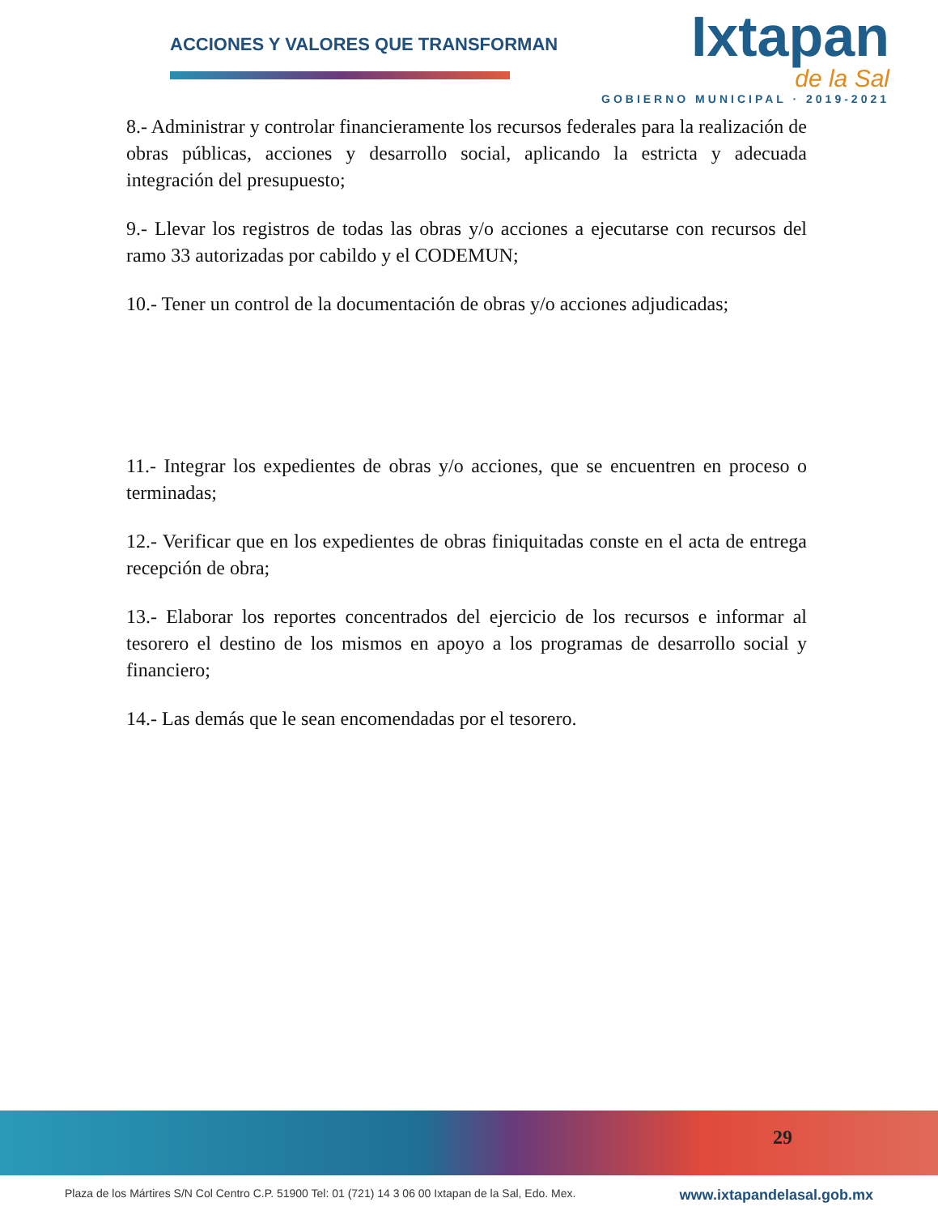ACCIONES Y VALORES QUE TRANSFORMAN
Ixtapan
de la Sal
GOBIERNO MUNICIPAL · 2019-2021
8.- Administrar y controlar financieramente los recursos federales para la realización de obras públicas, acciones y desarrollo social, aplicando la estricta y adecuada integración del presupuesto;
9.- Llevar los registros de todas las obras y/o acciones a ejecutarse con recursos del ramo 33 autorizadas por cabildo y el CODEMUN;
10.- Tener un control de la documentación de obras y/o acciones adjudicadas;
11.- Integrar los expedientes de obras y/o acciones, que se encuentren en proceso o terminadas;
12.- Verificar que en los expedientes de obras finiquitadas conste en el acta de entrega recepción de obra;
13.- Elaborar los reportes concentrados del ejercicio de los recursos e informar al tesorero el destino de los mismos en apoyo a los programas de desarrollo social y financiero;
14.- Las demás que le sean encomendadas por el tesorero.
29
Plaza de los Mártires S/N Col Centro C.P. 51900 Tel: 01 (721) 14 3 06 00 Ixtapan de la Sal, Edo. Mex. www.ixtapandelasal.gob.mx